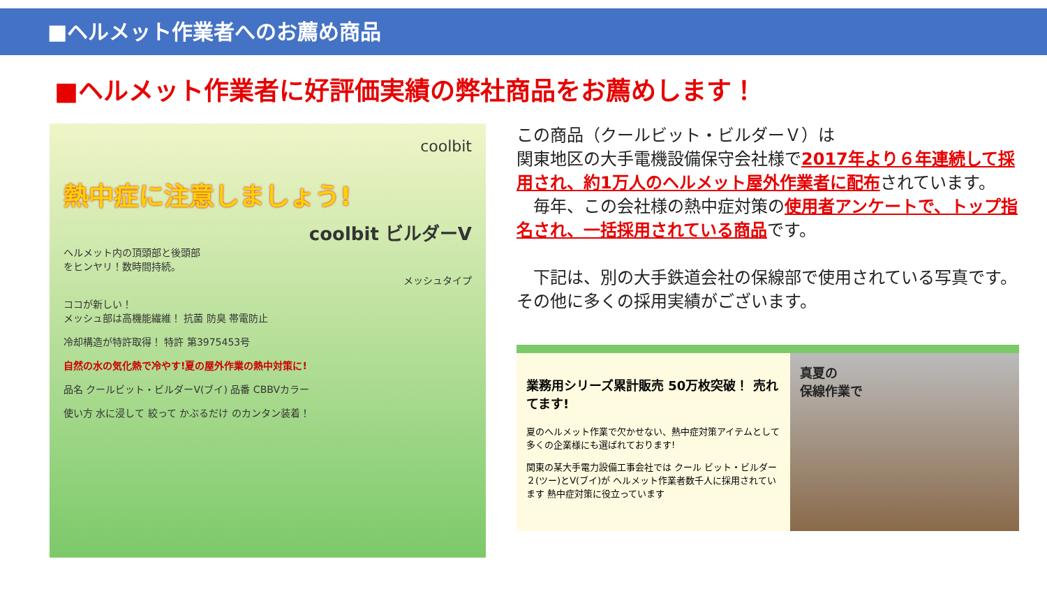■ヘルメット作業者へのお薦め商品
■ヘルメット作業者に好評価実績の弊社商品をお薦めします！
coolbit
熱中症に注意しましょう!
coolbit ビルダーV
ヘルメット内の頂頭部と後頭部
をヒンヤリ！数時間持続。
メッシュタイプ
ココが新しい！
メッシュ部は高機能繊維！ 抗菌 防臭 帯電防止
冷却構造が特許取得！ 特許 第3975453号
自然の水の気化熱で冷やす!夏の屋外作業の熱中対策に!
品名 クールビット・ビルダーV(ブイ) 品番 CBBVカラー
使い方 水に浸して 絞って かぶるだけ のカンタン装着！
この商品（クールビット・ビルダーＶ）は
関東地区の大手電機設備保守会社様で2017年より６年連続して採用され、約1万人のヘルメット屋外作業者に配布されています。
　毎年、この会社様の熱中症対策の使用者アンケートで、トップ指名され、一括採用されている商品です。
　下記は、別の大手鉄道会社の保線部で使用されている写真です。その他に多くの採用実績がございます。
業務用シリーズ累計販売 50万枚突破！ 売れてます!
夏のヘルメット作業で欠かせない、熱中症対策アイテムとして多くの企業様にも選ばれております!
関東の某大手電力設備工事会社では クール ビット・ビルダー２(ツー)とV(ブイ)が ヘルメット作業者数千人に採用されています 熱中症対策に役立っています
真夏の
保線作業で